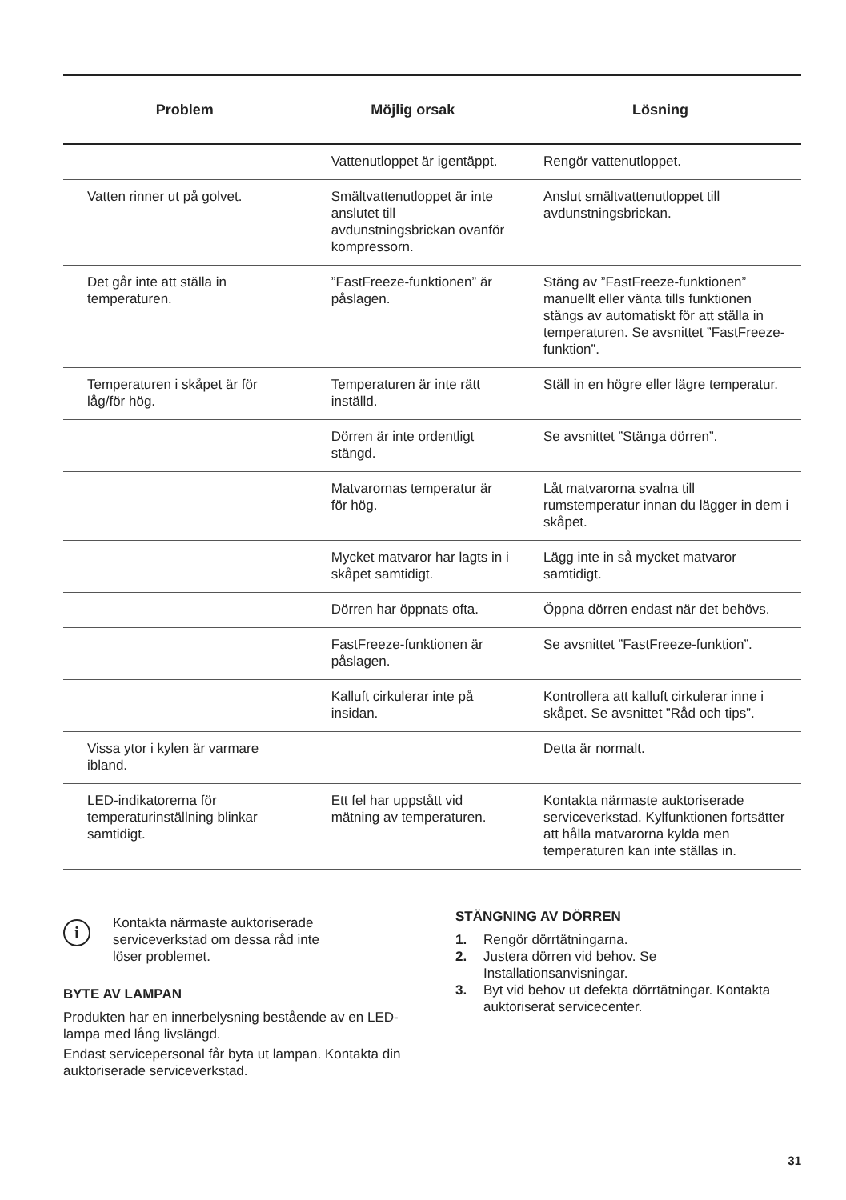| Problem | Möjlig orsak | Lösning |
| --- | --- | --- |
| | Vattenutloppet är igentäppt. | Rengör vattenutloppet. |
| Vatten rinner ut på golvet. | Smältvattenutloppet är inte anslutet till avdunstningsbrickan ovanför kompressorn. | Anslut smältvattenutloppet till avdunstningsbrickan. |
| Det går inte att ställa in temperaturen. | ”FastFreeze-funktionen” är påslagen. | Stäng av ”FastFreeze-funktionen” manuellt eller vänta tills funktionen stängs av automatiskt för att ställa in temperaturen. Se avsnittet ”FastFreeze-funktion”. |
| Temperaturen i skåpet är för låg/för hög. | Temperaturen är inte rätt inställd. | Ställ in en högre eller lägre temperatur. |
| | Dörren är inte ordentligt stängd. | Se avsnittet ”Stänga dörren”. |
| | Matvarornas temperatur är för hög. | Låt matvarorna svalna till rumstemperatur innan du lägger in dem i skåpet. |
| | Mycket matvaror har lagts in i skåpet samtidigt. | Lägg inte in så mycket matvaror samtidigt. |
| | Dörren har öppnats ofta. | Öppna dörren endast när det behövs. |
| | FastFreeze-funktionen är påslagen. | Se avsnittet ”FastFreeze-funktion”. |
| | Kalluft cirkulerar inte på insidan. | Kontrollera att kalluft cirkulerar inne i skåpet. Se avsnittet ”Råd och tips”. |
| Vissa ytor i kylen är varmare ibland. | | Detta är normalt. |
| LED-indikatorerna för temperaturinställning blinkar samtidigt. | Ett fel har uppstått vid mätning av temperaturen. | Kontakta närmaste auktoriserade serviceverkstad. Kylfunktionen fortsätter att hålla matvarorna kylda men temperaturen kan inte ställas in. |
i
Kontakta närmaste auktoriserade
serviceverkstad om dessa råd inte
löser problemet.
BYTE AV LAMPAN
Produkten har en innerbelysning bestående av en LED-lampa med lång livslängd.
Endast servicepersonal får byta ut lampan. Kontakta din auktoriserade serviceverkstad.
STÄNGNING AV DÖRREN
1. Rengör dörrtätningarna.
2. Justera dörren vid behov. Se Installationsanvisningar.
3. Byt vid behov ut defekta dörrtätningar. Kontakta auktoriserat servicecenter.
31